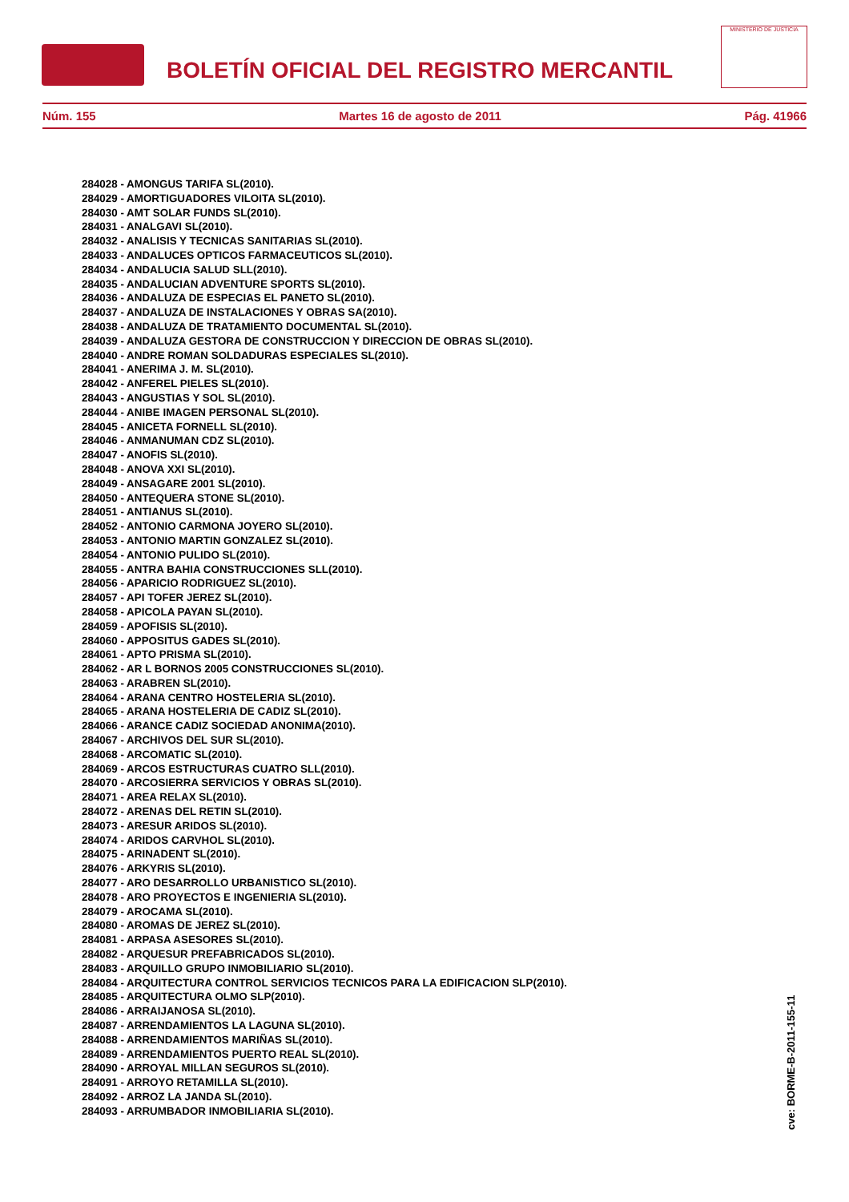BOLETÍN OFICIAL DEL REGISTRO MERCANTIL
MINISTERIO DE JUSTICIA
Núm. 155 Martes 16 de agosto de 2011 Pág. 41966
284028 - AMONGUS TARIFA SL(2010).
284029 - AMORTIGUADORES VILOITA SL(2010).
284030 - AMT SOLAR FUNDS SL(2010).
284031 - ANALGAVI SL(2010).
284032 - ANALISIS Y TECNICAS SANITARIAS SL(2010).
284033 - ANDALUCES OPTICOS FARMACEUTICOS SL(2010).
284034 - ANDALUCIA SALUD SLL(2010).
284035 - ANDALUCIAN ADVENTURE SPORTS SL(2010).
284036 - ANDALUZA DE ESPECIAS EL PANETO SL(2010).
284037 - ANDALUZA DE INSTALACIONES Y OBRAS SA(2010).
284038 - ANDALUZA DE TRATAMIENTO DOCUMENTAL SL(2010).
284039 - ANDALUZA GESTORA DE CONSTRUCCION Y DIRECCION DE OBRAS SL(2010).
284040 - ANDRE ROMAN SOLDADURAS ESPECIALES SL(2010).
284041 - ANERIMA J. M. SL(2010).
284042 - ANFEREL PIELES SL(2010).
284043 - ANGUSTIAS Y SOL SL(2010).
284044 - ANIBE IMAGEN PERSONAL SL(2010).
284045 - ANICETA FORNELL SL(2010).
284046 - ANMANUMAN CDZ SL(2010).
284047 - ANOFIS SL(2010).
284048 - ANOVA XXI SL(2010).
284049 - ANSAGARE 2001 SL(2010).
284050 - ANTEQUERA STONE SL(2010).
284051 - ANTIANUS SL(2010).
284052 - ANTONIO CARMONA JOYERO SL(2010).
284053 - ANTONIO MARTIN GONZALEZ SL(2010).
284054 - ANTONIO PULIDO SL(2010).
284055 - ANTRA BAHIA CONSTRUCCIONES SLL(2010).
284056 - APARICIO RODRIGUEZ SL(2010).
284057 - API TOFER JEREZ SL(2010).
284058 - APICOLA PAYAN SL(2010).
284059 - APOFISIS SL(2010).
284060 - APPOSITUS GADES SL(2010).
284061 - APTO PRISMA SL(2010).
284062 - AR L BORNOS 2005 CONSTRUCCIONES SL(2010).
284063 - ARABREN SL(2010).
284064 - ARANA CENTRO HOSTELERIA SL(2010).
284065 - ARANA HOSTELERIA DE CADIZ SL(2010).
284066 - ARANCE CADIZ SOCIEDAD ANONIMA(2010).
284067 - ARCHIVOS DEL SUR SL(2010).
284068 - ARCOMATIC SL(2010).
284069 - ARCOS ESTRUCTURAS CUATRO SLL(2010).
284070 - ARCOSIERRA SERVICIOS Y OBRAS SL(2010).
284071 - AREA RELAX SL(2010).
284072 - ARENAS DEL RETIN SL(2010).
284073 - ARESUR ARIDOS SL(2010).
284074 - ARIDOS CARVHOL SL(2010).
284075 - ARINADENT SL(2010).
284076 - ARKYRIS SL(2010).
284077 - ARO DESARROLLO URBANISTICO SL(2010).
284078 - ARO PROYECTOS E INGENIERIA SL(2010).
284079 - AROCAMA SL(2010).
284080 - AROMAS DE JEREZ SL(2010).
284081 - ARPASA ASESORES SL(2010).
284082 - ARQUESUR PREFABRICADOS SL(2010).
284083 - ARQUILLO GRUPO INMOBILIARIO SL(2010).
284084 - ARQUITECTURA CONTROL SERVICIOS TECNICOS PARA LA EDIFICACION SLP(2010).
284085 - ARQUITECTURA OLMO SLP(2010).
284086 - ARRAIJANOSA SL(2010).
284087 - ARRENDAMIENTOS LA LAGUNA SL(2010).
284088 - ARRENDAMIENTOS MARIÑAS SL(2010).
284089 - ARRENDAMIENTOS PUERTO REAL SL(2010).
284090 - ARROYAL MILLAN SEGUROS SL(2010).
284091 - ARROYO RETAMILLA SL(2010).
284092 - ARROZ LA JANDA SL(2010).
284093 - ARRUMBADOR INMOBILIARIA SL(2010).
cve: BORME-B-2011-155-11